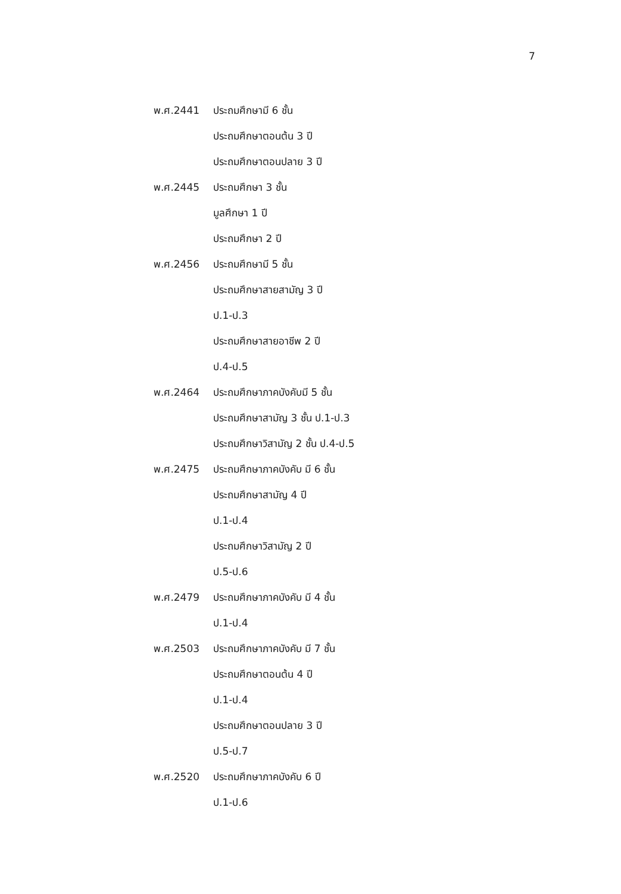7
พ.ศ.2441 ประถมศึกษามี 6 ชั้น
ประถมศึกษาตอนต้น 3 ปี
ประถมศึกษาตอนปลาย 3 ปี
พ.ศ.2445 ประถมศึกษา 3 ชั้น
มูลศึกษา 1 ปี
ประถมศึกษา 2 ปี
พ.ศ.2456 ประถมศึกษามี 5 ชั้น
ประถมศึกษาสายสามัญ 3 ปี
ป.1-ป.3
ประถมศึกษาสายอาชีพ 2 ปี
ป.4-ป.5
พ.ศ.2464 ประถมศึกษาภาคบังคับมี 5 ชั้น
ประถมศึกษาสามัญ 3 ชั้น ป.1-ป.3
ประถมศึกษาวิสามัญ 2 ชั้น ป.4-ป.5
พ.ศ.2475 ประถมศึกษาภาคบังคับ มี 6 ชั้น
ประถมศึกษาสามัญ 4 ปี
ป.1-ป.4
ประถมศึกษาวิสามัญ 2 ปี
ป.5-ป.6
พ.ศ.2479 ประถมศึกษาภาคบังคับ มี 4 ชั้น
ป.1-ป.4
พ.ศ.2503 ประถมศึกษาภาคบังคับ มี 7 ชั้น
ประถมศึกษาตอนต้น 4 ปี
ป.1-ป.4
ประถมศึกษาตอนปลาย 3 ปี
ป.5-ป.7
พ.ศ.2520 ประถมศึกษาภาคบังคับ 6 ปี
ป.1-ป.6